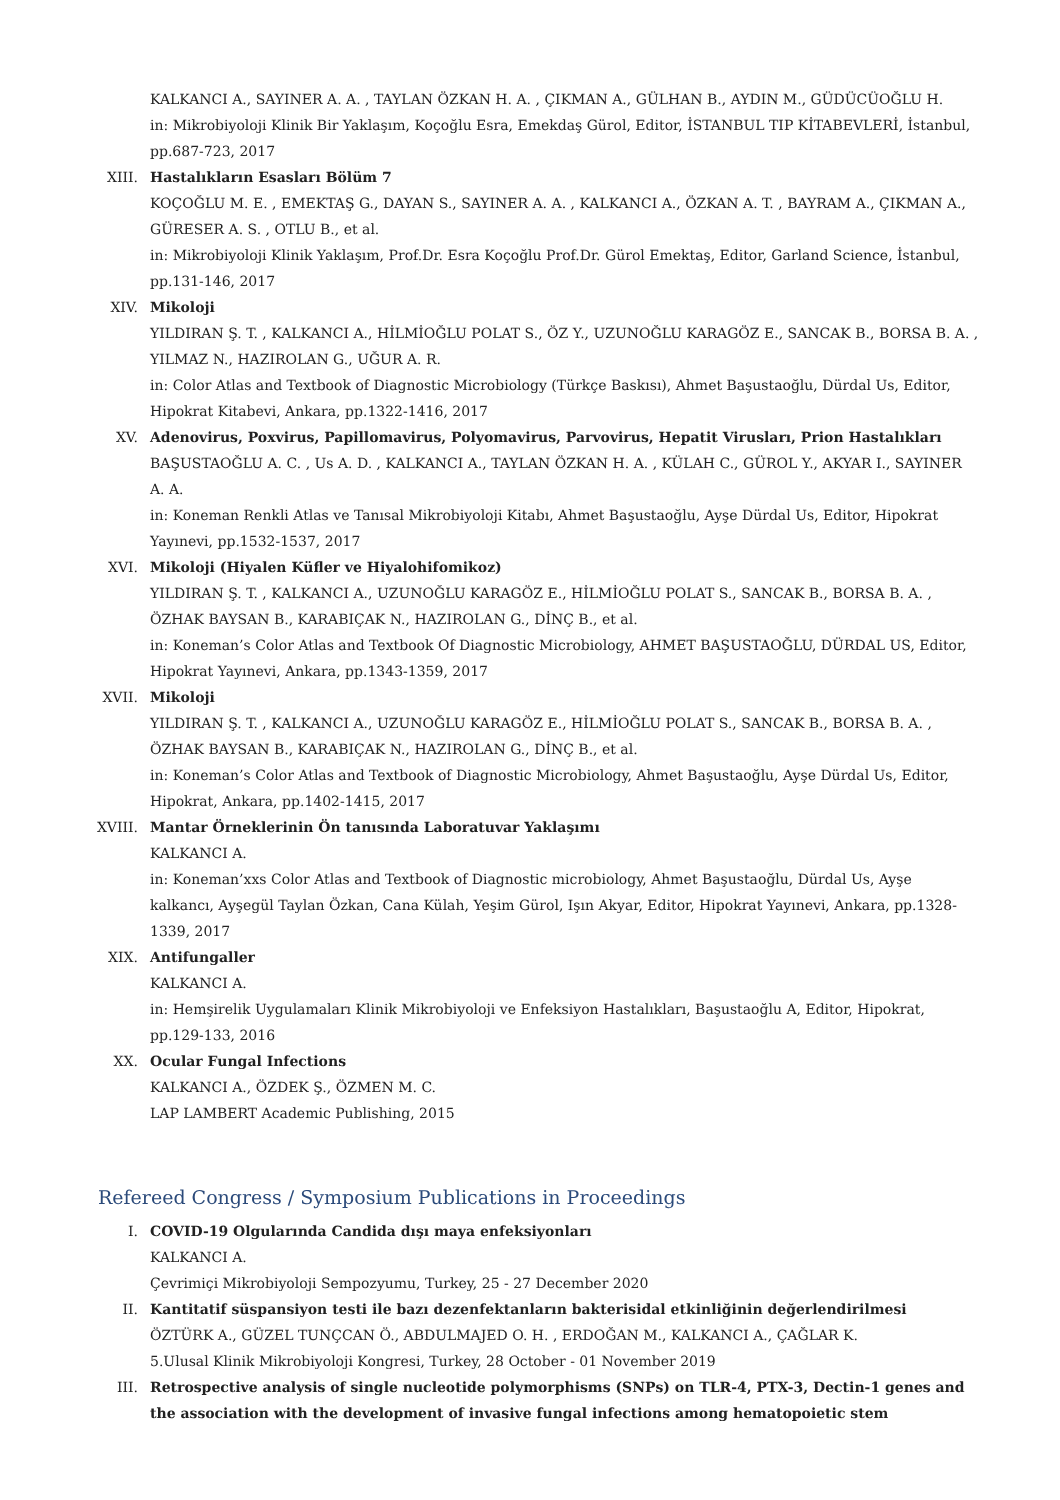KALKANCI A., SAYINER A. A. , TAYLAN ÖZKAN H. A. , ÇIKMAN A., GÜLHAN B., AYDIN M., GÜDÜCÜOĞLU H.
in: Mikrobiyoloji Klinik Bir Yaklaşım, Koçoğlu Esra, Emekdaş Gürol, Editor, İSTANBUL TIP KİTABEVLERİ, İstanbul, pp.687-723, 2017
XIII. Hastalıkların Esasları Bölüm 7
KOÇOĞLU M. E. , EMEKTAŞ G., DAYAN S., SAYINER A. A. , KALKANCI A., ÖZKAN A. T. , BAYRAM A., ÇIKMAN A., GÜRESER A. S. , OTLU B., et al.
in: Mikrobiyoloji Klinik Yaklaşım, Prof.Dr. Esra Koçoğlu Prof.Dr. Gürol Emektaş, Editor, Garland Science, İstanbul, pp.131-146, 2017
XIV. Mikoloji
YILDIRAN Ş. T. , KALKANCI A., HİLMİOĞLU POLAT S., ÖZ Y., UZUNOĞLU KARAGÖZ E., SANCAK B., BORSA B. A. , YILMAZ N., HAZIROLAN G., UĞUR A. R.
in: Color Atlas and Textbook of Diagnostic Microbiology (Türkçe Baskısı), Ahmet Başustaoğlu, Dürdal Us, Editor, Hipokrat Kitabevi, Ankara, pp.1322-1416, 2017
XV. Adenovirus, Poxvirus, Papillomavirus, Polyomavirus, Parvovirus, Hepatit Virusları, Prion Hastalıkları
BAŞUSTAOĞLU A. C. , Us A. D. , KALKANCI A., TAYLAN ÖZKAN H. A. , KÜLAH C., GÜROL Y., AKYAR I., SAYINER A. A.
in: Koneman Renkli Atlas ve Tanısal Mikrobiyoloji Kitabı, Ahmet Başustaoğlu, Ayşe Dürdal Us, Editor, Hipokrat Yayınevi, pp.1532-1537, 2017
XVI. Mikoloji (Hiyalen Küfler ve Hiyalohifomikoz)
YILDIRAN Ş. T. , KALKANCI A., UZUNOĞLU KARAGÖZ E., HİLMİOĞLU POLAT S., SANCAK B., BORSA B. A. , ÖZHAK BAYSAN B., KARABIÇAK N., HAZIROLAN G., DİNÇ B., et al.
in: Koneman’s Color Atlas and Textbook Of Diagnostic Microbiology, AHMET BAŞUSTAOĞLU, DÜRDAL US, Editor, Hipokrat Yayınevi, Ankara, pp.1343-1359, 2017
XVII. Mikoloji
YILDIRAN Ş. T. , KALKANCI A., UZUNOĞLU KARAGÖZ E., HİLMİOĞLU POLAT S., SANCAK B., BORSA B. A. , ÖZHAK BAYSAN B., KARABIÇAK N., HAZIROLAN G., DİNÇ B., et al.
in: Koneman’s Color Atlas and Textbook of Diagnostic Microbiology, Ahmet Başustaoğlu, Ayşe Dürdal Us, Editor, Hipokrat, Ankara, pp.1402-1415, 2017
XVIII. Mantar Örneklerinin Ön tanısında Laboratuvar Yaklaşımı
KALKANCI A.
in: Koneman’xxs Color Atlas and Textbook of Diagnostic microbiology, Ahmet Başustaoğlu, Dürdal Us, Ayşe kalkancı, Ayşegül Taylan Özkan, Cana Külah, Yeşim Gürol, Işın Akyar, Editor, Hipokrat Yayınevi, Ankara, pp.1328-1339, 2017
XIX. Antifungaller
KALKANCI A.
in: Hemşirelik Uygulamaları Klinik Mikrobiyoloji ve Enfeksiyon Hastalıkları, Başustaoğlu A, Editor, Hipokrat, pp.129-133, 2016
XX. Ocular Fungal Infections
KALKANCI A., ÖZDEK Ş., ÖZMEN M. C.
LAP LAMBERT Academic Publishing, 2015
Refereed Congress / Symposium Publications in Proceedings
I. COVID-19 Olgularında Candida dışı maya enfeksiyonları
KALKANCI A.
Çevrimiçi Mikrobiyoloji Sempozyumu, Turkey, 25 - 27 December 2020
II. Kantitatif süspansiyon testi ile bazı dezenfektanların bakterisidal etkinliğinin değerlendirilmesi
ÖZTÜRK A., GÜZEL TUNÇCAN Ö., ABDULMAJED O. H. , ERDOĞAN M., KALKANCI A., ÇAĞLAR K.
5.Ulusal Klinik Mikrobiyoloji Kongresi, Turkey, 28 October - 01 November 2019
III. Retrospective analysis of single nucleotide polymorphisms (SNPs) on TLR-4, PTX-3, Dectin-1 genes and the association with the development of invasive fungal infections among hematopoietic stem